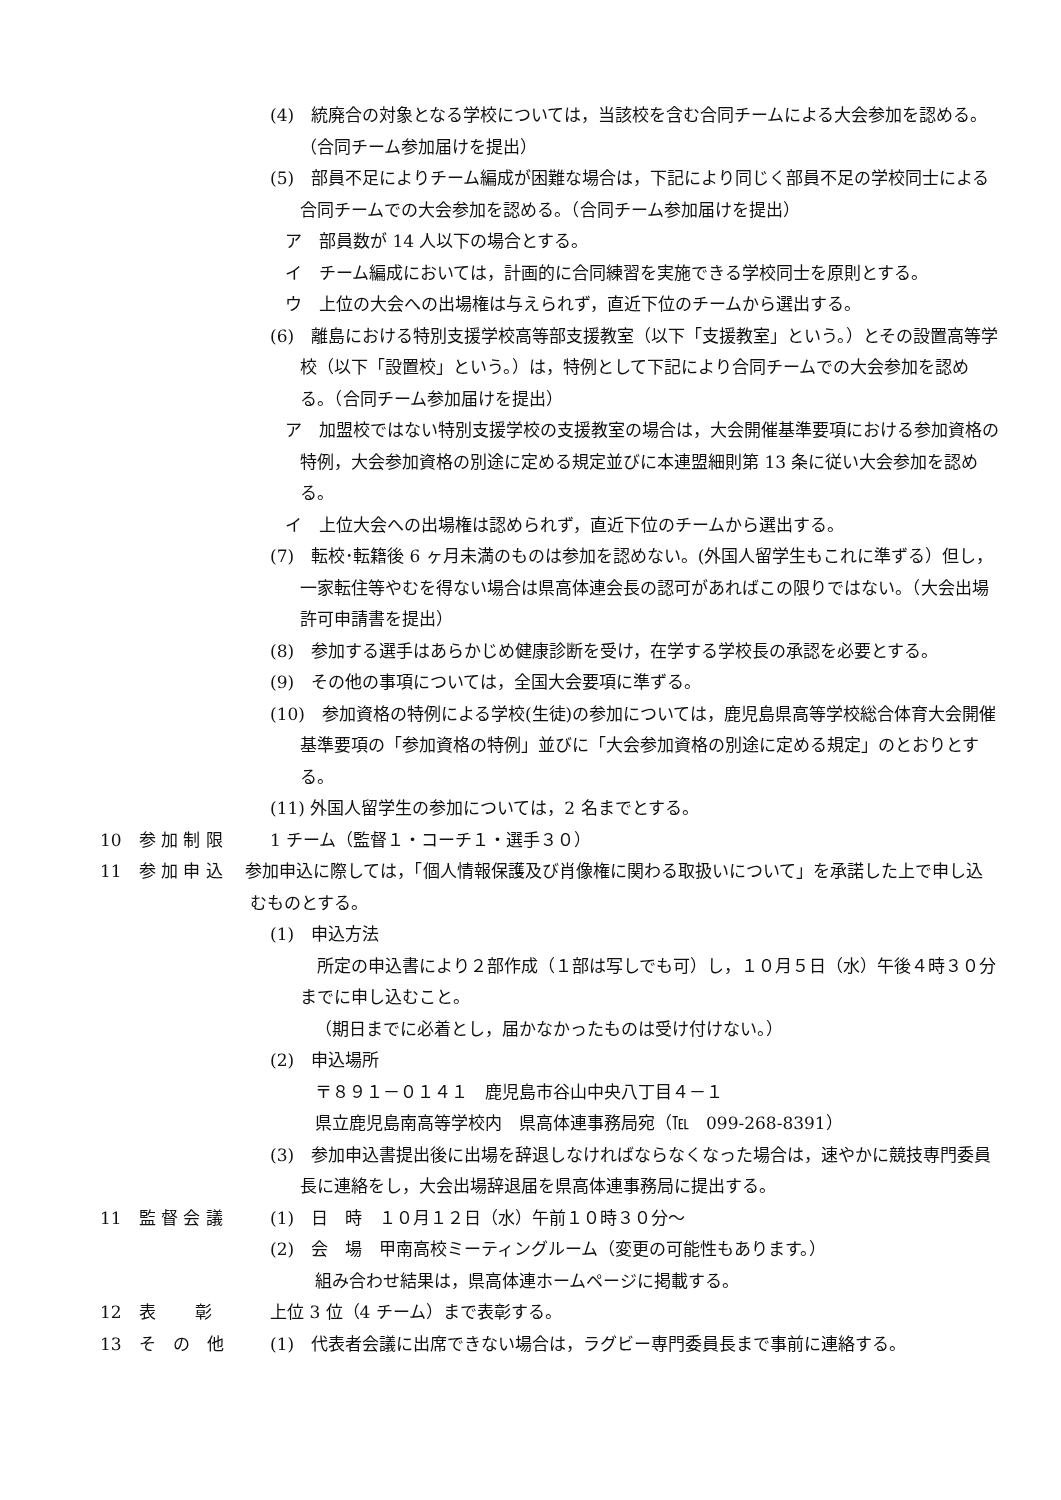(4)　統廃合の対象となる学校については，当該校を含む合同チームによる大会参加を認める。（合同チーム参加届けを提出）
(5)　部員不足によりチーム編成が困難な場合は，下記により同じく部員不足の学校同士による合同チームでの大会参加を認める。（合同チーム参加届けを提出）
ア　部員数が 14 人以下の場合とする。
イ　チーム編成においては，計画的に合同練習を実施できる学校同士を原則とする。
ウ　上位の大会への出場権は与えられず，直近下位のチームから選出する。
(6)　離島における特別支援学校高等部支援教室（以下「支援教室」という。）とその設置高等学校（以下「設置校」という。）は，特例として下記により合同チームでの大会参加を認める。（合同チーム参加届けを提出）
ア　加盟校ではない特別支援学校の支援教室の場合は，大会開催基準要項における参加資格の特例，大会参加資格の別途に定める規定並びに本連盟細則第 13 条に従い大会参加を認める。
イ　上位大会への出場権は認められず，直近下位のチームから選出する。
(7)　転校･転籍後 6 ヶ月未満のものは参加を認めない。(外国人留学生もこれに準ずる）但し，一家転住等やむを得ない場合は県高体連会長の認可があればこの限りではない。（大会出場許可申請書を提出）
(8)　参加する選手はあらかじめ健康診断を受け，在学する学校長の承認を必要とする。
(9)　その他の事項については，全国大会要項に準ずる。
(10)　参加資格の特例による学校(生徒)の参加については，鹿児島県高等学校総合体育大会開催基準要項の「参加資格の特例」並びに「大会参加資格の別途に定める規定」のとおりとする。
(11) 外国人留学生の参加については，2 名までとする。
10　参 加 制 限 1 チーム（監督１・コーチ１・選手３０）
11　参 加 申 込　 参加申込に際しては，「個人情報保護及び肖像権に関わる取扱いについて」を承諾した上で申し込むものとする。
(1)　申込方法
　所定の申込書により２部作成（１部は写しでも可）し，１０月５日（水）午後４時３０分までに申し込むこと。
（期日までに必着とし，届かなかったものは受け付けない。）
(2)　申込場所
〒８９１－０１４１　鹿児島市谷山中央八丁目４－１
県立鹿児島南高等学校内　県高体連事務局宛（℡　099-268-8391）
(3)　参加申込書提出後に出場を辞退しなければならなくなった場合は，速やかに競技専門委員長に連絡をし，大会出場辞退届を県高体連事務局に提出する。
11　監 督 会 議 (1)　日　時　１０月１２日（水）午前１０時３０分～
(2)　会　場　甲南高校ミーティングルーム（変更の可能性もあります。）
組み合わせ結果は，県高体連ホームページに掲載する。
12　表　　 彰 上位 3 位（4 チーム）まで表彰する。
13　そ　の　他 (1)　代表者会議に出席できない場合は，ラグビー専門委員長まで事前に連絡する。